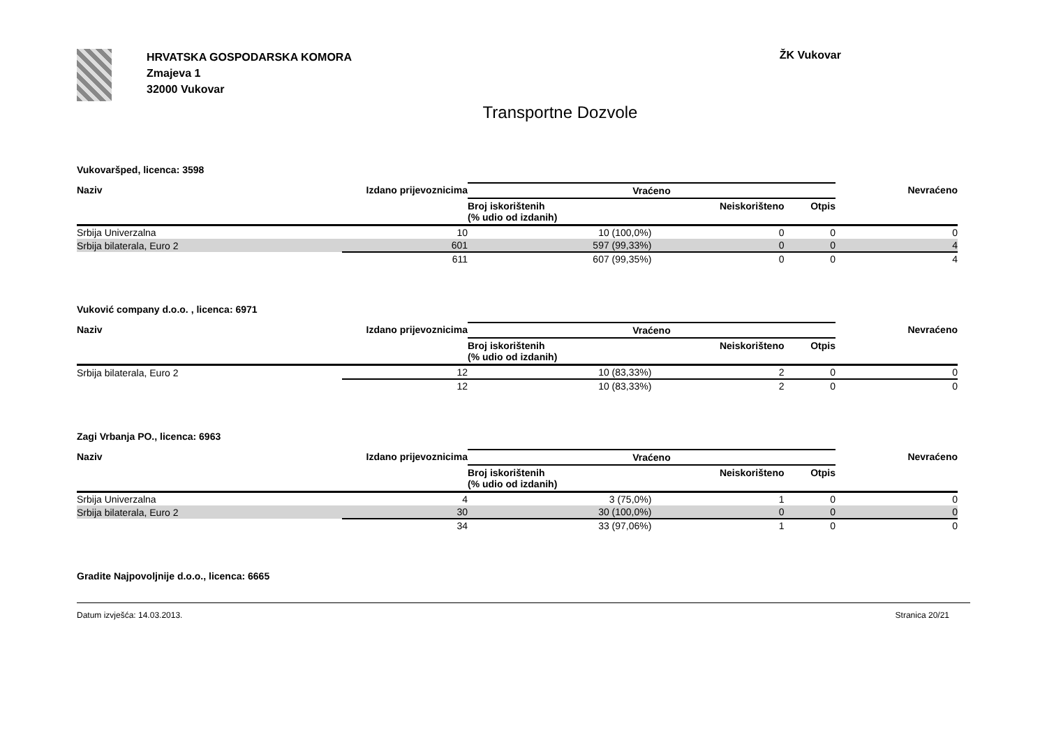HRVATSKA GOSPODARSKA KOMORA
Zmajeva 1
32000 Vukovar
ŽK Vukovar
Transportne Dozvole
Vukovaršped, licenca: 3598
| Naziv | Izdano prijevoznicima | Vraćeno | | | Nevraćeno |
| --- | --- | --- | --- | --- | --- |
| | | Broj iskorištenih (% udio od izdanih) | Neiskorišteno | Otpis | |
| Srbija Univerzalna | 10 | 10 (100,0%) | 0 | 0 | 0 |
| Srbija bilaterala, Euro 2 | 601 | 597 (99,33%) | 0 | 0 | 4 |
| | 611 | 607 (99,35%) | 0 | 0 | 4 |
Vuković company d.o.o. , licenca: 6971
| Naziv | Izdano prijevoznicima | Vraćeno | | | Nevraćeno |
| --- | --- | --- | --- | --- | --- |
| | | Broj iskorištenih (% udio od izdanih) | Neiskorišteno | Otpis | |
| Srbija bilaterala, Euro 2 | 12 | 10 (83,33%) | 2 | 0 | 0 |
| | 12 | 10 (83,33%) | 2 | 0 | 0 |
Zagi Vrbanja PO., licenca: 6963
| Naziv | Izdano prijevoznicima | Vraćeno | | | Nevraćeno |
| --- | --- | --- | --- | --- | --- |
| | | Broj iskorištenih (% udio od izdanih) | Neiskorišteno | Otpis | |
| Srbija Univerzalna | 4 | 3 (75,0%) | 1 | 0 | 0 |
| Srbija bilaterala, Euro 2 | 30 | 30 (100,0%) | 0 | 0 | 0 |
| | 34 | 33 (97,06%) | 1 | 0 | 0 |
Gradite Najpovoljnije d.o.o., licenca: 6665
Datum izvješća: 14.03.2013. Stranica 20/21